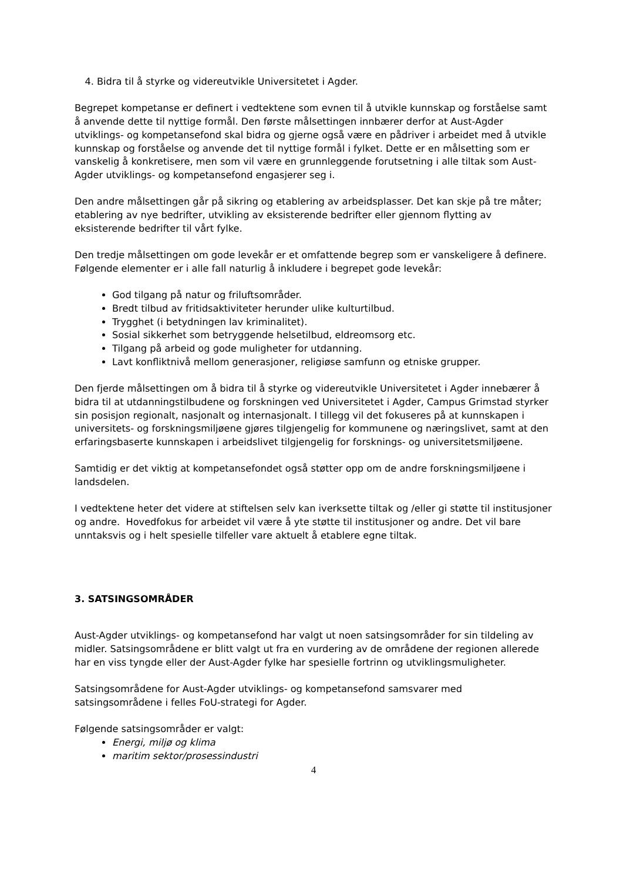4. Bidra til å styrke og videreutvikle Universitetet i Agder.
Begrepet kompetanse er definert i vedtektene som evnen til å utvikle kunnskap og forståelse samt å anvende dette til nyttige formål. Den første målsettingen innbærer derfor at Aust-Agder utviklings- og kompetansefond skal bidra og gjerne også være en pådriver i arbeidet med å utvikle kunnskap og forståelse og anvende det til nyttige formål i fylket. Dette er en målsetting som er vanskelig å konkretisere, men som vil være en grunnleggende forutsetning i alle tiltak som Aust-Agder utviklings- og kompetansefond engasjerer seg i.
Den andre målsettingen går på sikring og etablering av arbeidsplasser. Det kan skje på tre måter; etablering av nye bedrifter, utvikling av eksisterende bedrifter eller gjennom flytting av eksisterende bedrifter til vårt fylke.
Den tredje målsettingen om gode levekår er et omfattende begrep som er vanskeligere å definere. Følgende elementer er i alle fall naturlig å inkludere i begrepet gode levekår:
God tilgang på natur og friluftsområder.
Bredt tilbud av fritidsaktiviteter herunder ulike kulturtilbud.
Trygghet (i betydningen lav kriminalitet).
Sosial sikkerhet som betryggende helsetilbud, eldreomsorg etc.
Tilgang på arbeid og gode muligheter for utdanning.
Lavt konfliktnivå mellom generasjoner, religiøse samfunn og etniske grupper.
Den fjerde målsettingen om å bidra til å styrke og videreutvikle Universitetet i Agder innebærer å bidra til at utdanningstilbudene og forskningen ved Universitetet i Agder, Campus Grimstad styrker sin posisjon regionalt, nasjonalt og internasjonalt. I tillegg vil det fokuseres på at kunnskapen i universitets- og forskningsmiljøene gjøres tilgjengelig for kommunene og næringslivet, samt at den erfaringsbaserte kunnskapen i arbeidslivet tilgjengelig for forsknings- og universitetsmiljøene.
Samtidig er det viktig at kompetansefondet også støtter opp om de andre forskningsmiljøene i landsdelen.
I vedtektene heter det videre at stiftelsen selv kan iverksette tiltak og /eller gi støtte til institusjoner og andre. Hovedfokus for arbeidet vil være å yte støtte til institusjoner og andre. Det vil bare unntaksvis og i helt spesielle tilfeller vare aktuelt å etablere egne tiltak.
3. SATSINGSOMRÅDER
Aust-Agder utviklings- og kompetansefond har valgt ut noen satsingsområder for sin tildeling av midler. Satsingsområdene er blitt valgt ut fra en vurdering av de områdene der regionen allerede har en viss tyngde eller der Aust-Agder fylke har spesielle fortrinn og utviklingsmuligheter.
Satsingsområdene for Aust-Agder utviklings- og kompetansefond samsvarer med satsingsområdene i felles FoU-strategi for Agder.
Følgende satsingsområder er valgt:
Energi, miljø og klima
maritim sektor/prosessindustri
4